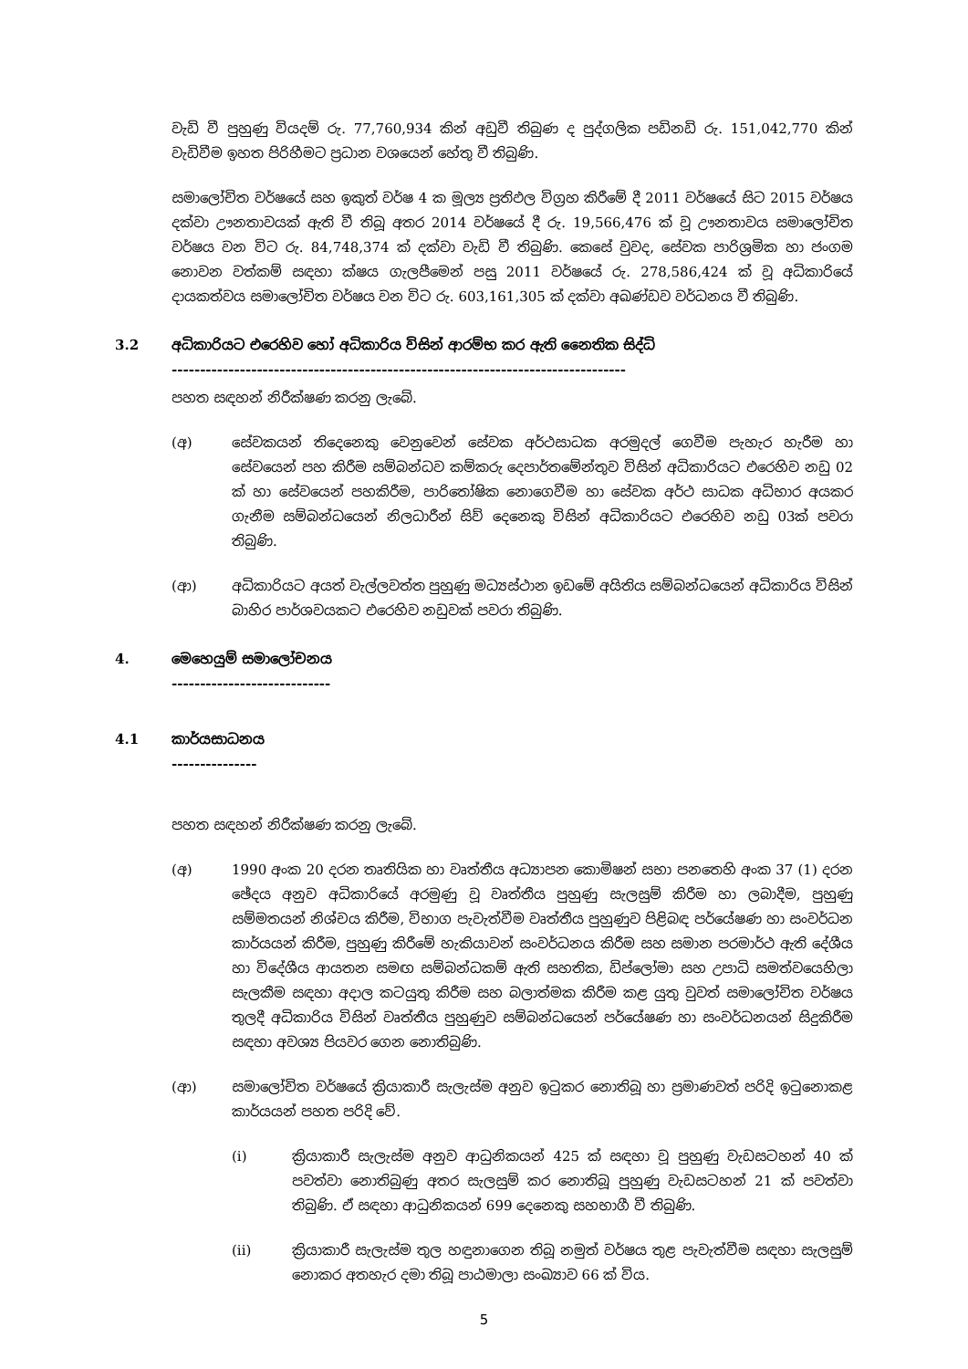වැඩි වී පුහුණු වියදම් රු. 77,760,934 කින් අඩුවී තිබුණ ද පුද්ගලික පඩිනඩි රු. 151,042,770 කින් වැඩිවීම ඉහත පිරිහීමට ප්‍රධාන වශයෙන් හේතු වී තිබුණි.
සමාලෝචිත වර්ෂයේ සහ ඉකුත් වර්ෂ 4 ක මූල්‍ය ප්‍රතිඵල විග්‍රහ කිරීමේ දී 2011 වර්ෂයේ සිට 2015 වර්ෂය දක්වා ඌනතාවයක් ඇති වී තිබූ අතර 2014 වර්ෂයේ දී රු. 19,566,476 ක් වූ ඌනතාවය සමාලෝචිත වර්ෂය වන විට රු. 84,748,374 ක් දක්වා වැඩි වී තිබුණි. කෙසේ වුවද, සේවක පාරිශ්‍රමික හා ජංගම නොවන වත්කම් සඳහා ක්ෂය ගැලපීමෙන් පසු 2011 වර්ෂයේ රු. 278,586,424 ක් වූ අධිකාරියේ දායකත්වය සමාලෝචිත වර්ෂය වන විට රු. 603,161,305 ක් දක්වා අඛණ්ඩව වර්ධනය වී තිබුණි.
3.2 අධිකාරියට එරෙහිව හෝ අධිකාරිය විසින් ආරම්භ කර ඇති නෛතික සිද්ධි
--------------------------------------------------------------------------------
පහත සඳහන් නිරීක්ෂණ කරනු ලැබේ.
(අ) සේවකයන් තිදෙනෙකු වෙනුවෙන් සේවක අර්ථසාධක අරමුදල් ගෙවීම පැහැර හැරීම හා සේවයෙන් පහ කිරීම සම්බන්ධව කම්කරු දෙපාර්තමේන්තුව විසින් අධිකාරියට එරෙහිව නඩු 02 ක් හා සේවයෙන් පහකිරීම, පාරිතෝෂික නොගෙවීම හා සේවක අර්ථ සාධක අධිභාර අයකර ගැනීම සම්බන්ධයෙන් නිලධාරීන් සිව් දෙනෙකු විසින් අධිකාරියට එරෙහිව නඩු 03ක් පවරා තිබුණි.
(ආ) අධිකාරියට අයත් වැල්ලවත්ත පුහුණු මධ්‍යස්ථාන ඉඩමේ අයිතිය සම්බන්ධයෙන් අධිකාරිය විසින් බාහිර පාර්ශවයකට එරෙහිව නඩුවක් පවරා තිබුණි.
4. මෙහෙයුම් සමාලෝචනය
----------------------------
4.1 කාර්යසාධනය
---------------
පහත සඳහන් නිරීක්ෂණ කරනු ලැබේ.
(අ) 1990 අංක 20 දරන තෘතියික හා වෘත්තීය අධ්‍යාපන කොමිෂන් සභා පනතෙහි අංක 37 (1) දරන ඡේදය අනුව අධිකාරියේ අරමුණු වූ වෘත්තීය පුහුණු සැලසුම් කිරීම හා ලබාදීම, පුහුණු සම්මතයන් නිශ්චය කිරීම, විභාග පැවැත්වීම වෘත්තීය පුහුණුව පිළිබඳ පර්යේෂණ හා සංවර්ධන කාර්යයන් කිරීම, පුහුණු කිරීමේ හැකියාවන් සංවර්ධනය කිරීම සහ සමාන පරමාර්ථ ඇති දේශීය හා විදේශීය ආයතන සමඟ සම්බන්ධකම් ඇති සහතික, ඩිප්ලෝමා සහ උපාධි සමත්වයෙහිලා සැලකීම සඳහා අදාල කටයුතු කිරීම සහ බලාත්මක කිරීම කළ යුතු වුවත් සමාලෝචිත වර්ෂය තුලදී අධිකාරිය විසින් වෘත්තීය පුහුණුව සම්බන්ධයෙන් පර්යේෂණ හා සංවර්ධනයන් සිදුකිරීම සඳහා අවශ්‍ය පියවර ගෙන නොතිබුණි.
(ආ) සමාලෝචිත වර්ෂයේ ක්‍රියාකාරී සැලැස්ම අනුව ඉටුකර නොතිබූ හා ප්‍රමාණවත් පරිදි ඉටුනොකළ කාර්යයන් පහත පරිදි වේ.
(i) ක්‍රියාකාරී සැලැස්ම අනුව ආධුනිකයන් 425 ක් සඳහා වූ පුහුණු වැඩසටහන් 40 ක් පවත්වා නොතිබුණු අතර සැලසුම් කර නොතිබූ පුහුණු වැඩසටහන් 21 ක් පවත්වා තිබුණි. ඒ සඳහා ආධුනිකයන් 699 දෙනෙකු සහභාගී වී තිබුණි.
(ii) ක්‍රියාකාරී සැලැස්ම තුල හඳුනාගෙන තිබූ නමුත් වර්ෂය තුළ පැවැත්වීම සඳහා සැලසුම් නොකර අතහැර දමා තිබූ පාඨමාලා සංඛ්‍යාව 66 ක් විය.
5